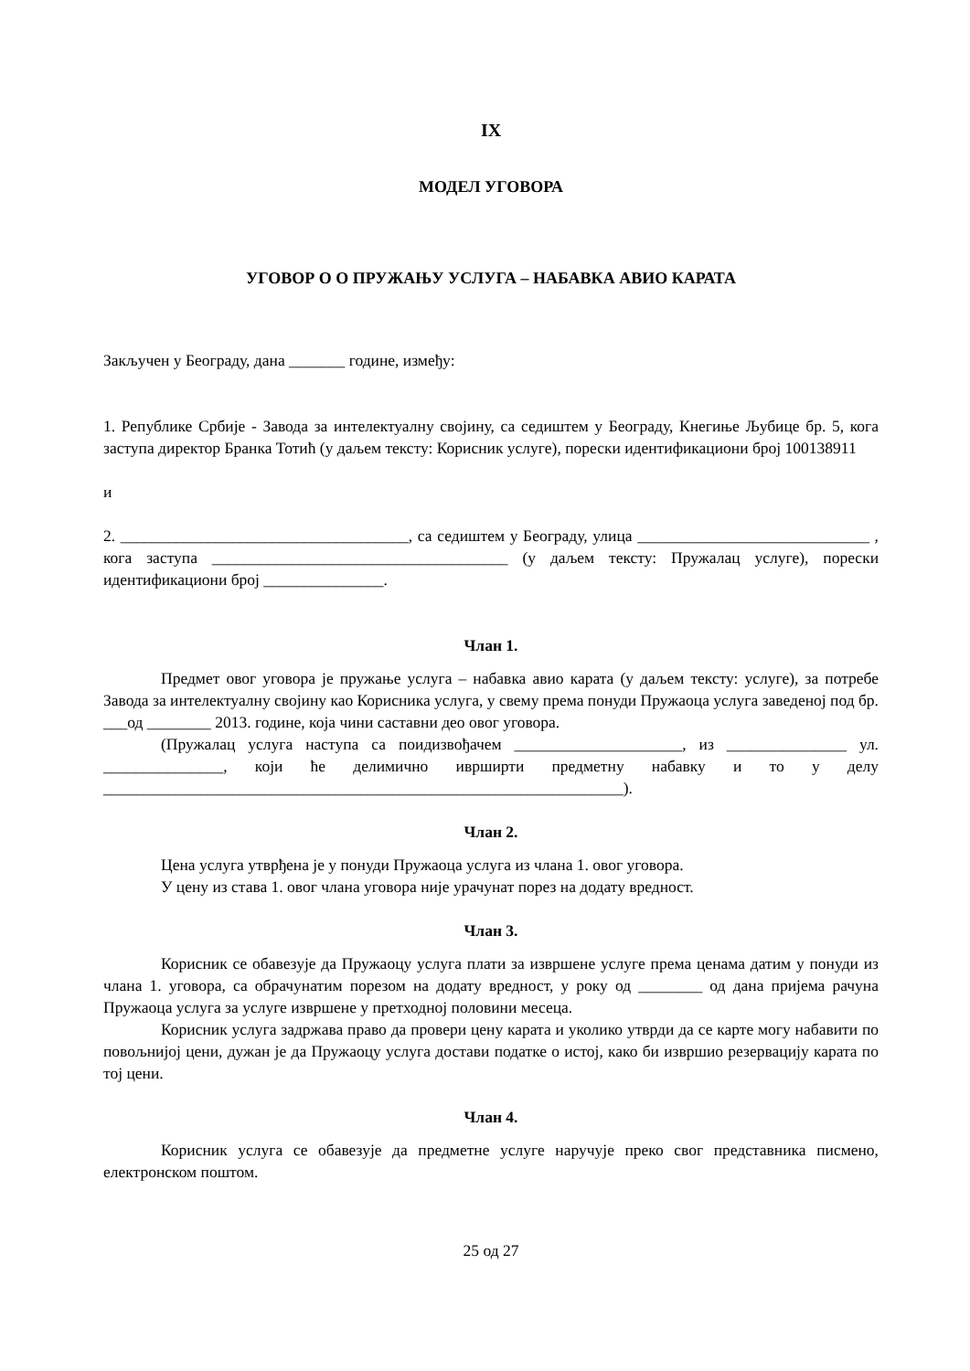IX
МОДЕЛ УГОВОРА
УГОВОР О О ПРУЖАЊУ УСЛУГА – НАБАВКА АВИО КАРАТА
Закључен у Београду, дана _______ године, између:
1. Републике Србије - Завода за интелектуалну својину, са седиштем у Београду, Кнегиње Љубице бр. 5, кога заступа директор Бранка Тотић (у даљем тексту: Корисник услуге), порески идентификациони број 100138911
и
2. ____________________________________, са седиштем у Београду, улица _____________________________ , кога заступа _____________________________________ (у даљем тексту: Пружалац услуге), порески идентификациони број _______________.
Члан 1.
Предмет овог уговора је пружање услуга – набавка авио карата (у даљем тексту: услуге), за потребе Завода за интелектуалну својину као Корисника услуга, у свему према понуди Пружаоца услуга заведеној под бр. ___од ________ 2013. године, која чини саставни део овог уговора.
(Пружалац услуга наступа са поидизвођачем _____________________, из _______________ ул. _______________, који ће делимично иврширти предметну набавку и то у делу _________________________________________________________________).
Члан 2.
Цена услуга утврђена је у понуди Пружаоца услуга из члана 1. овог уговора.
У цену из става 1. овог члана уговора није урачунат порез на додату вредност.
Члан 3.
Корисник се обавезује да Пружаоцу услуга плати за извршене услуге према ценама датим у понуди из члана 1. уговора, са обрачунатим порезом на додату вредност, у року од ________ од дана пријема рачуна Пружаоца услуга за услуге извршене у претходној половини месеца.
Корисник услуга задржава право да провери цену карата и уколико утврди да се карте могу набавити по повољнијој цени, дужан је да Пружаоцу услуга достави податке о истој, како би извршио резервацију карата по тој цени.
Члан 4.
Корисник услуга се обавезује да предметне услуге наручује преко свог представника писмено, електронском поштом.
25 од 27